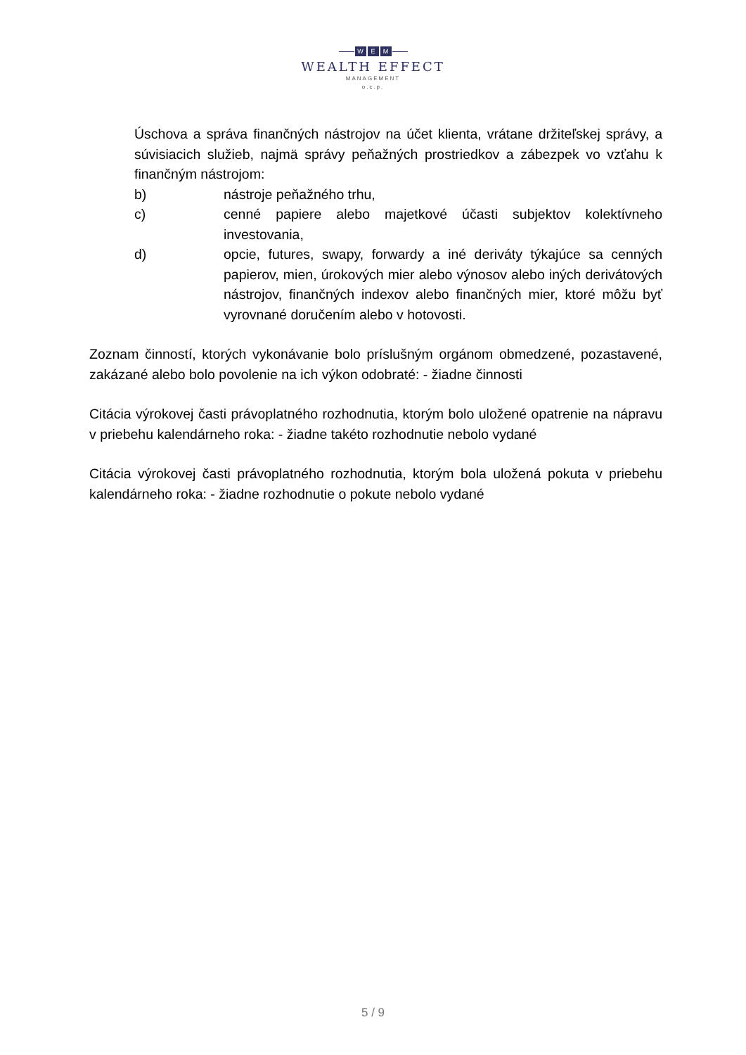W E M
WEALTH EFFECT
MANAGEMENT
o.c.p.
Úschova a správa finančných nástrojov na účet klienta, vrátane držiteľskej správy, a súvisiacich služieb, najmä správy peňažných prostriedkov a zábezpek vo vzťahu k finančným nástrojom:
b) nástroje peňažného trhu,
c) cenné papiere alebo majetkové účasti subjektov kolektívneho investovania,
d) opcie, futures, swapy, forwardy a iné deriváty týkajúce sa cenných papierov, mien, úrokových mier alebo výnosov alebo iných derivátových nástrojov, finančných indexov alebo finančných mier, ktoré môžu byť vyrovnané doručením alebo v hotovosti.
Zoznam činností, ktorých vykonávanie bolo príslušným orgánom obmedzené, pozastavené, zakázané alebo bolo povolenie na ich výkon odobraté: - žiadne činnosti
Citácia výrokovej časti právoplatného rozhodnutia, ktorým bolo uložené opatrenie na nápravu v priebehu kalendárneho roka: - žiadne takéto rozhodnutie nebolo vydané
Citácia výrokovej časti právoplatného rozhodnutia, ktorým bola uložená pokuta v priebehu kalendárneho roka: - žiadne rozhodnutie o pokute nebolo vydané
5 / 9